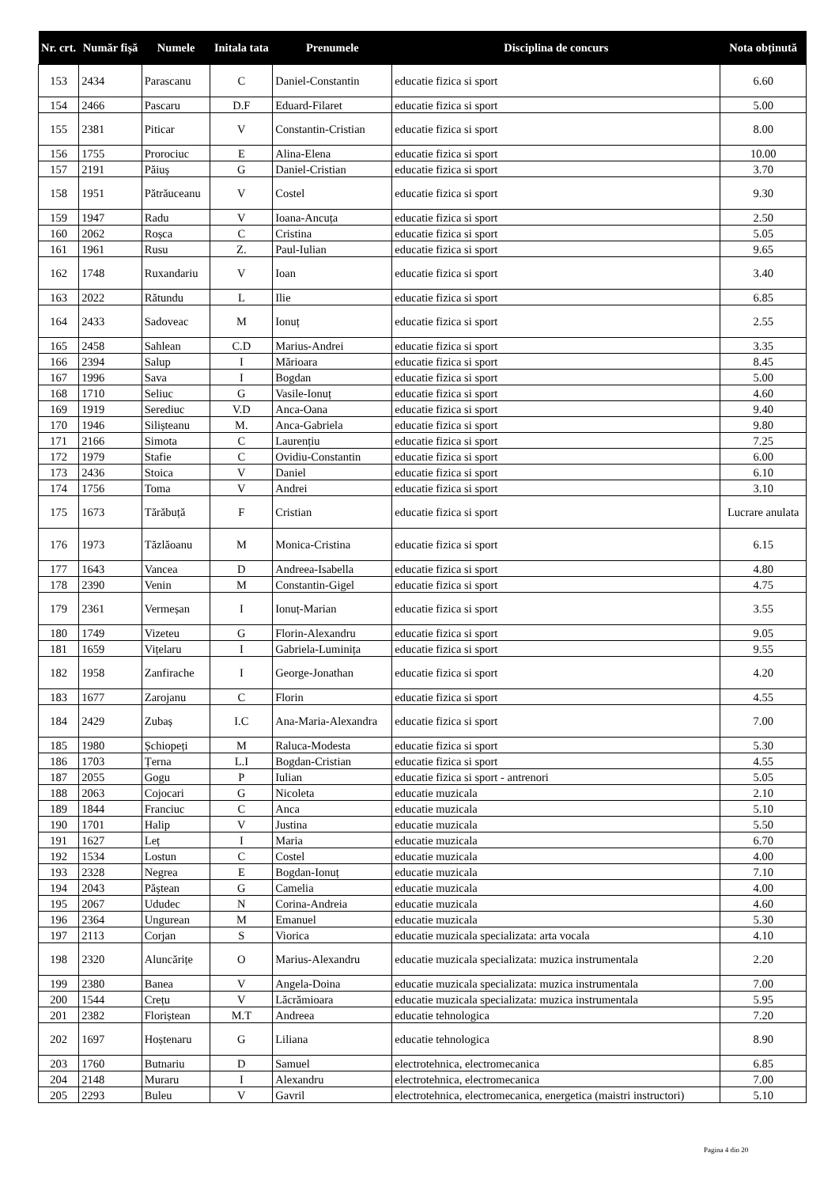| Nr. crt. | Număr fișă | Numele | Initala tata | Prenumele | Disciplina de concurs | Nota obținută |
| --- | --- | --- | --- | --- | --- | --- |
| 153 | 2434 | Parascanu | C | Daniel-Constantin | educatie fizica si sport | 6.60 |
| 154 | 2466 | Pascaru | D.F | Eduard-Filaret | educatie fizica si sport | 5.00 |
| 155 | 2381 | Piticar | V | Constantin-Cristian | educatie fizica si sport | 8.00 |
| 156 | 1755 | Prorociuc | E | Alina-Elena | educatie fizica si sport | 10.00 |
| 157 | 2191 | Păiuș | G | Daniel-Cristian | educatie fizica si sport | 3.70 |
| 158 | 1951 | Pătrăuceanu | V | Costel | educatie fizica si sport | 9.30 |
| 159 | 1947 | Radu | V | Ioana-Ancuța | educatie fizica si sport | 2.50 |
| 160 | 2062 | Roșca | C | Cristina | educatie fizica si sport | 5.05 |
| 161 | 1961 | Rusu | Z. | Paul-Iulian | educatie fizica si sport | 9.65 |
| 162 | 1748 | Ruxandariu | V | Ioan | educatie fizica si sport | 3.40 |
| 163 | 2022 | Rătundu | L | Ilie | educatie fizica si sport | 6.85 |
| 164 | 2433 | Sadoveac | M | Ionuț | educatie fizica si sport | 2.55 |
| 165 | 2458 | Sahlean | C.D | Marius-Andrei | educatie fizica si sport | 3.35 |
| 166 | 2394 | Salup | I | Mărioara | educatie fizica si sport | 8.45 |
| 167 | 1996 | Sava | I | Bogdan | educatie fizica si sport | 5.00 |
| 168 | 1710 | Seliuc | G | Vasile-Ionuț | educatie fizica si sport | 4.60 |
| 169 | 1919 | Serediuc | V.D | Anca-Oana | educatie fizica si sport | 9.40 |
| 170 | 1946 | Silișteanu | M. | Anca-Gabriela | educatie fizica si sport | 9.80 |
| 171 | 2166 | Simota | C | Laurențiu | educatie fizica si sport | 7.25 |
| 172 | 1979 | Stafie | C | Ovidiu-Constantin | educatie fizica si sport | 6.00 |
| 173 | 2436 | Stoica | V | Daniel | educatie fizica si sport | 6.10 |
| 174 | 1756 | Toma | V | Andrei | educatie fizica si sport | 3.10 |
| 175 | 1673 | Tărăbuță | F | Cristian | educatie fizica si sport | Lucrare anulata |
| 176 | 1973 | Tăzlăoanu | M | Monica-Cristina | educatie fizica si sport | 6.15 |
| 177 | 1643 | Vancea | D | Andreea-Isabella | educatie fizica si sport | 4.80 |
| 178 | 2390 | Venin | M | Constantin-Gigel | educatie fizica si sport | 4.75 |
| 179 | 2361 | Vermeșan | I | Ionuț-Marian | educatie fizica si sport | 3.55 |
| 180 | 1749 | Vizeteu | G | Florin-Alexandru | educatie fizica si sport | 9.05 |
| 181 | 1659 | Vițelaru | I | Gabriela-Luminița | educatie fizica si sport | 9.55 |
| 182 | 1958 | Zanfirache | I | George-Jonathan | educatie fizica si sport | 4.20 |
| 183 | 1677 | Zarojanu | C | Florin | educatie fizica si sport | 4.55 |
| 184 | 2429 | Zubaș | I.C | Ana-Maria-Alexandra | educatie fizica si sport | 7.00 |
| 185 | 1980 | Șchiopeți | M | Raluca-Modesta | educatie fizica si sport | 5.30 |
| 186 | 1703 | Țerna | L.I | Bogdan-Cristian | educatie fizica si sport | 4.55 |
| 187 | 2055 | Gogu | P | Iulian | educatie fizica si sport - antrenori | 5.05 |
| 188 | 2063 | Cojocari | G | Nicoleta | educatie muzicala | 2.10 |
| 189 | 1844 | Franciuc | C | Anca | educatie muzicala | 5.10 |
| 190 | 1701 | Halip | V | Justina | educatie muzicala | 5.50 |
| 191 | 1627 | Leț | I | Maria | educatie muzicala | 6.70 |
| 192 | 1534 | Lostun | C | Costel | educatie muzicala | 4.00 |
| 193 | 2328 | Negrea | E | Bogdan-Ionuț | educatie muzicala | 7.10 |
| 194 | 2043 | Păștean | G | Camelia | educatie muzicala | 4.00 |
| 195 | 2067 | Ududec | N | Corina-Andreia | educatie muzicala | 4.60 |
| 196 | 2364 | Ungurean | M | Emanuel | educatie muzicala | 5.30 |
| 197 | 2113 | Corjan | S | Viorica | educatie muzicala specializata: arta vocala | 4.10 |
| 198 | 2320 | Aluncărițe | O | Marius-Alexandru | educatie muzicala specializata: muzica instrumentala | 2.20 |
| 199 | 2380 | Banea | V | Angela-Doina | educatie muzicala specializata: muzica instrumentala | 7.00 |
| 200 | 1544 | Crețu | V | Lăcrămioara | educatie muzicala specializata: muzica instrumentala | 5.95 |
| 201 | 2382 | Floriștean | M.T | Andreea | educatie tehnologica | 7.20 |
| 202 | 1697 | Hoștenaru | G | Liliana | educatie tehnologica | 8.90 |
| 203 | 1760 | Butnariu | D | Samuel | electrotehnica, electromecanica | 6.85 |
| 204 | 2148 | Muraru | I | Alexandru | electrotehnica, electromecanica | 7.00 |
| 205 | 2293 | Buleu | V | Gavril | electrotehnica, electromecanica, energetica (maistri instructori) | 5.10 |
Pagina 4 din 20